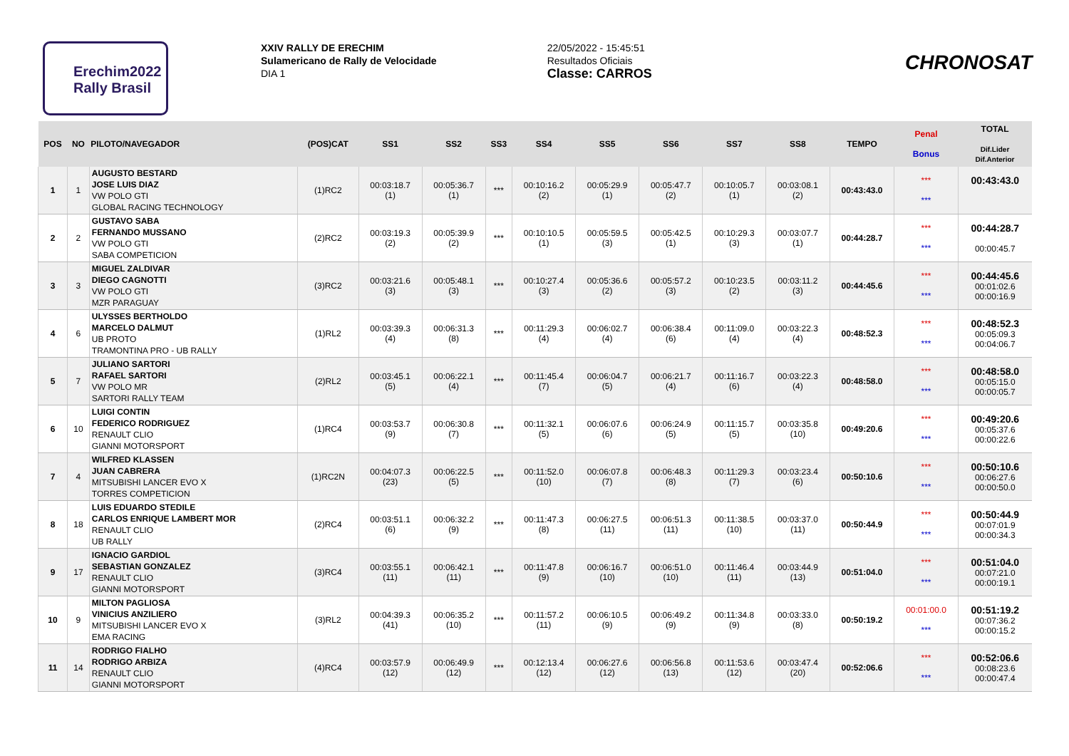Erechim2022
Rally Brasil
XXIV RALLY DE ERECHIM
Sulamericano de Rally de Velocidade
DIA 1
22/05/2022 - 15:45:51
Resultados Oficiais
Classe: CARROS
CHRONOSAT
| POS | NO | PILOTO/NAVEGADOR | (POS)CAT | SS1 | SS2 | SS3 | SS4 | SS5 | SS6 | SS7 | SS8 | TEMPO | Penal Bonus | TOTAL Dif.Lider Dif.Anterior |
| --- | --- | --- | --- | --- | --- | --- | --- | --- | --- | --- | --- | --- | --- | --- |
| 1 | 1 | AUGUSTO BESTARD JOSE LUIS DIAZ VW POLO GTI GLOBAL RACING TECHNOLOGY | (1)RC2 | 00:03:18.7 (1) | 00:05:36.7 (1) | *** | 00:10:16.2 (2) | 00:05:29.9 (1) | 00:05:47.7 (2) | 00:10:05.7 (1) | 00:03:08.1 (2) | 00:43:43.0 | *** *** | 00:43:43.0 |
| 2 | 2 | GUSTAVO SABA FERNANDO MUSSANO VW POLO GTI SABA COMPETICION | (2)RC2 | 00:03:19.3 (2) | 00:05:39.9 (2) | *** | 00:10:10.5 (1) | 00:05:59.5 (3) | 00:05:42.5 (1) | 00:10:29.3 (3) | 00:03:07.7 (1) | 00:44:28.7 | *** *** | 00:44:28.7 00:00:45.7 |
| 3 | 3 | MIGUEL ZALDIVAR DIEGO CAGNOTTI VW POLO GTI MZR PARAGUAY | (3)RC2 | 00:03:21.6 (3) | 00:05:48.1 (3) | *** | 00:10:27.4 (3) | 00:05:36.6 (2) | 00:05:57.2 (3) | 00:10:23.5 (2) | 00:03:11.2 (3) | 00:44:45.6 | *** *** | 00:44:45.6 00:01:02.6 00:00:16.9 |
| 4 | 6 | ULYSSES BERTHOLDO MARCELO DALMUT UB PROTO TRAMONTINA PRO - UB RALLY | (1)RL2 | 00:03:39.3 (4) | 00:06:31.3 (8) | *** | 00:11:29.3 (4) | 00:06:02.7 (4) | 00:06:38.4 (6) | 00:11:09.0 (4) | 00:03:22.3 (4) | 00:48:52.3 | *** *** | 00:48:52.3 00:05:09.3 00:04:06.7 |
| 5 | 7 | JULIANO SARTORI RAFAEL SARTORI VW POLO MR SARTORI RALLY TEAM | (2)RL2 | 00:03:45.1 (5) | 00:06:22.1 (4) | *** | 00:11:45.4 (7) | 00:06:04.7 (5) | 00:06:21.7 (4) | 00:11:16.7 (6) | 00:03:22.3 (4) | 00:48:58.0 | *** *** | 00:48:58.0 00:05:15.0 00:00:05.7 |
| 6 | 10 | LUIGI CONTIN FEDERICO RODRIGUEZ RENAULT CLIO GIANNI MOTORSPORT | (1)RC4 | 00:03:53.7 (9) | 00:06:30.8 (7) | *** | 00:11:32.1 (5) | 00:06:07.6 (6) | 00:06:24.9 (5) | 00:11:15.7 (5) | 00:03:35.8 (10) | 00:49:20.6 | *** *** | 00:49:20.6 00:05:37.6 00:00:22.6 |
| 7 | 4 | WILFRED KLASSEN JUAN CABRERA MITSUBISHI LANCER EVO X TORRES COMPETICION | (1)RC2N | 00:04:07.3 (23) | 00:06:22.5 (5) | *** | 00:11:52.0 (10) | 00:06:07.8 (7) | 00:06:48.3 (8) | 00:11:29.3 (7) | 00:03:23.4 (6) | 00:50:10.6 | *** *** | 00:50:10.6 00:06:27.6 00:00:50.0 |
| 8 | 18 | LUIS EDUARDO STEDILE CARLOS ENRIQUE LAMBERT MOR RENAULT CLIO UB RALLY | (2)RC4 | 00:03:51.1 (6) | 00:06:32.2 (9) | *** | 00:11:47.3 (8) | 00:06:27.5 (11) | 00:06:51.3 (11) | 00:11:38.5 (10) | 00:03:37.0 (11) | 00:50:44.9 | *** *** | 00:50:44.9 00:07:01.9 00:00:34.3 |
| 9 | 17 | IGNACIO GARDIOL SEBASTIAN GONZALEZ RENAULT CLIO GIANNI MOTORSPORT | (3)RC4 | 00:03:55.1 (11) | 00:06:42.1 (11) | *** | 00:11:47.8 (9) | 00:06:16.7 (10) | 00:06:51.0 (10) | 00:11:46.4 (11) | 00:03:44.9 (13) | 00:51:04.0 | *** *** | 00:51:04.0 00:07:21.0 00:00:19.1 |
| 10 | 9 | MILTON PAGLIOSA VINICIUS ANZILIERO MITSUBISHI LANCER EVO X EMA RACING | (3)RL2 | 00:04:39.3 (41) | 00:06:35.2 (10) | *** | 00:11:57.2 (11) | 00:06:10.5 (9) | 00:06:49.2 (9) | 00:11:34.8 (9) | 00:03:33.0 (8) | 00:50:19.2 | 00:01:00.0 *** | 00:51:19.2 00:07:36.2 00:00:15.2 |
| 11 | 14 | RODRIGO FIALHO RODRIGO ARBIZA RENAULT CLIO GIANNI MOTORSPORT | (4)RC4 | 00:03:57.9 (12) | 00:06:49.9 (12) | *** | 00:12:13.4 (12) | 00:06:27.6 (12) | 00:06:56.8 (13) | 00:11:53.6 (12) | 00:03:47.4 (20) | 00:52:06.6 | *** *** | 00:52:06.6 00:08:23.6 00:00:47.4 |